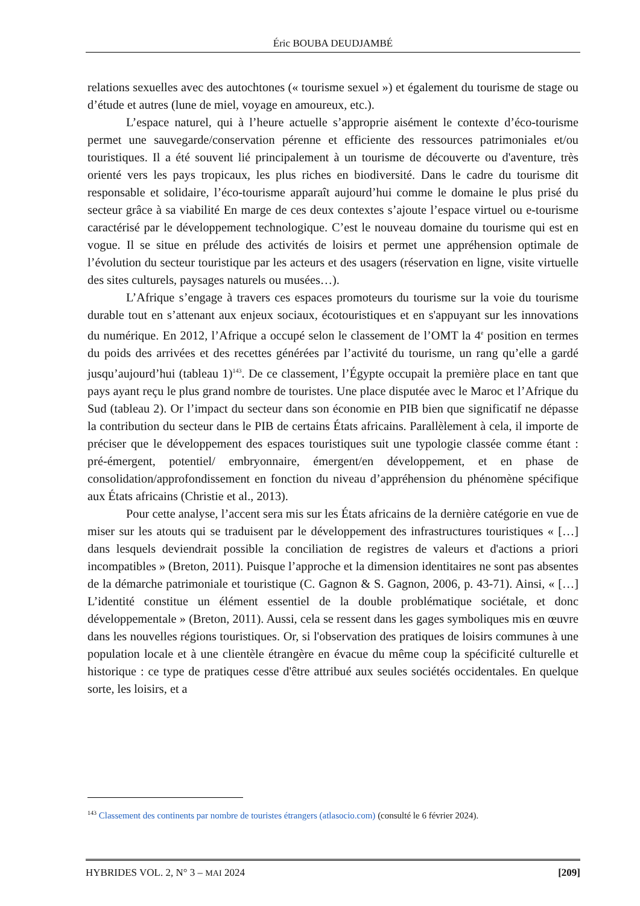Éric BOUBA DEUDJAMBÉ
relations sexuelles avec des autochtones (« tourisme sexuel ») et également du tourisme de stage ou d’étude et autres (lune de miel, voyage en amoureux, etc.).
L’espace naturel, qui à l’heure actuelle s’approprie aisément le contexte d’éco-tourisme permet une sauvegarde/conservation pérenne et efficiente des ressources patrimoniales et/ou touristiques. Il a été souvent lié principalement à un tourisme de découverte ou d'aventure, très orienté vers les pays tropicaux, les plus riches en biodiversité. Dans le cadre du tourisme dit responsable et solidaire, l’éco-tourisme apparaît aujourd’hui comme le domaine le plus prisé du secteur grâce à sa viabilité En marge de ces deux contextes s’ajoute l’espace virtuel ou e-tourisme caractérisé par le développement technologique. C’est le nouveau domaine du tourisme qui est en vogue. Il se situe en prélude des activités de loisirs et permet une appréhension optimale de l’évolution du secteur touristique par les acteurs et des usagers (réservation en ligne, visite virtuelle des sites culturels, paysages naturels ou musées…).
L’Afrique s’engage à travers ces espaces promoteurs du tourisme sur la voie du tourisme durable tout en s’attenant aux enjeux sociaux, écotouristiques et en s'appuyant sur les innovations du numérique. En 2012, l’Afrique a occupé selon le classement de l’OMT la 4<sup>e</sup> position en termes du poids des arrivées et des recettes générées par l’activité du tourisme, un rang qu’elle a gardé jusqu’aujourd’hui (tableau 1)<sup>143</sup>. De ce classement, l’Égypte occupait la première place en tant que pays ayant reçu le plus grand nombre de touristes. Une place disputée avec le Maroc et l’Afrique du Sud (tableau 2). Or l’impact du secteur dans son économie en PIB bien que significatif ne dépasse la contribution du secteur dans le PIB de certains États africains. Parallèlement à cela, il importe de préciser que le développement des espaces touristiques suit une typologie classée comme étant : pré-émergent, potentiel/ embryonnaire, émergent/en développement, et en phase de consolidation/approfondissement en fonction du niveau d’appréhension du phénomène spécifique aux États africains (Christie et al., 2013).
Pour cette analyse, l’accent sera mis sur les États africains de la dernière catégorie en vue de miser sur les atouts qui se traduisent par le développement des infrastructures touristiques « […] dans lesquels deviendrait possible la conciliation de registres de valeurs et d'actions a priori incompatibles » (Breton, 2011). Puisque l’approche et la dimension identitaires ne sont pas absentes de la démarche patrimoniale et touristique (C. Gagnon & S. Gagnon, 2006, p. 43-71). Ainsi, « […] L’identité constitue un élément essentiel de la double problématique sociétale, et donc développementale » (Breton, 2011). Aussi, cela se ressent dans les gages symboliques mis en œuvre dans les nouvelles régions touristiques. Or, si l'observation des pratiques de loisirs communes à une population locale et à une clientèle étrangère en évacue du même coup la spécificité culturelle et historique : ce type de pratiques cesse d'être attribué aux seules sociétés occidentales. En quelque sorte, les loisirs, et a
<sup>143</sup> Classement des continents par nombre de touristes étrangers (atlasocio.com) (consulté le 6 février 2024).
HYBRIDES VOL. 2, N° 3 – MAI 2024 [209]